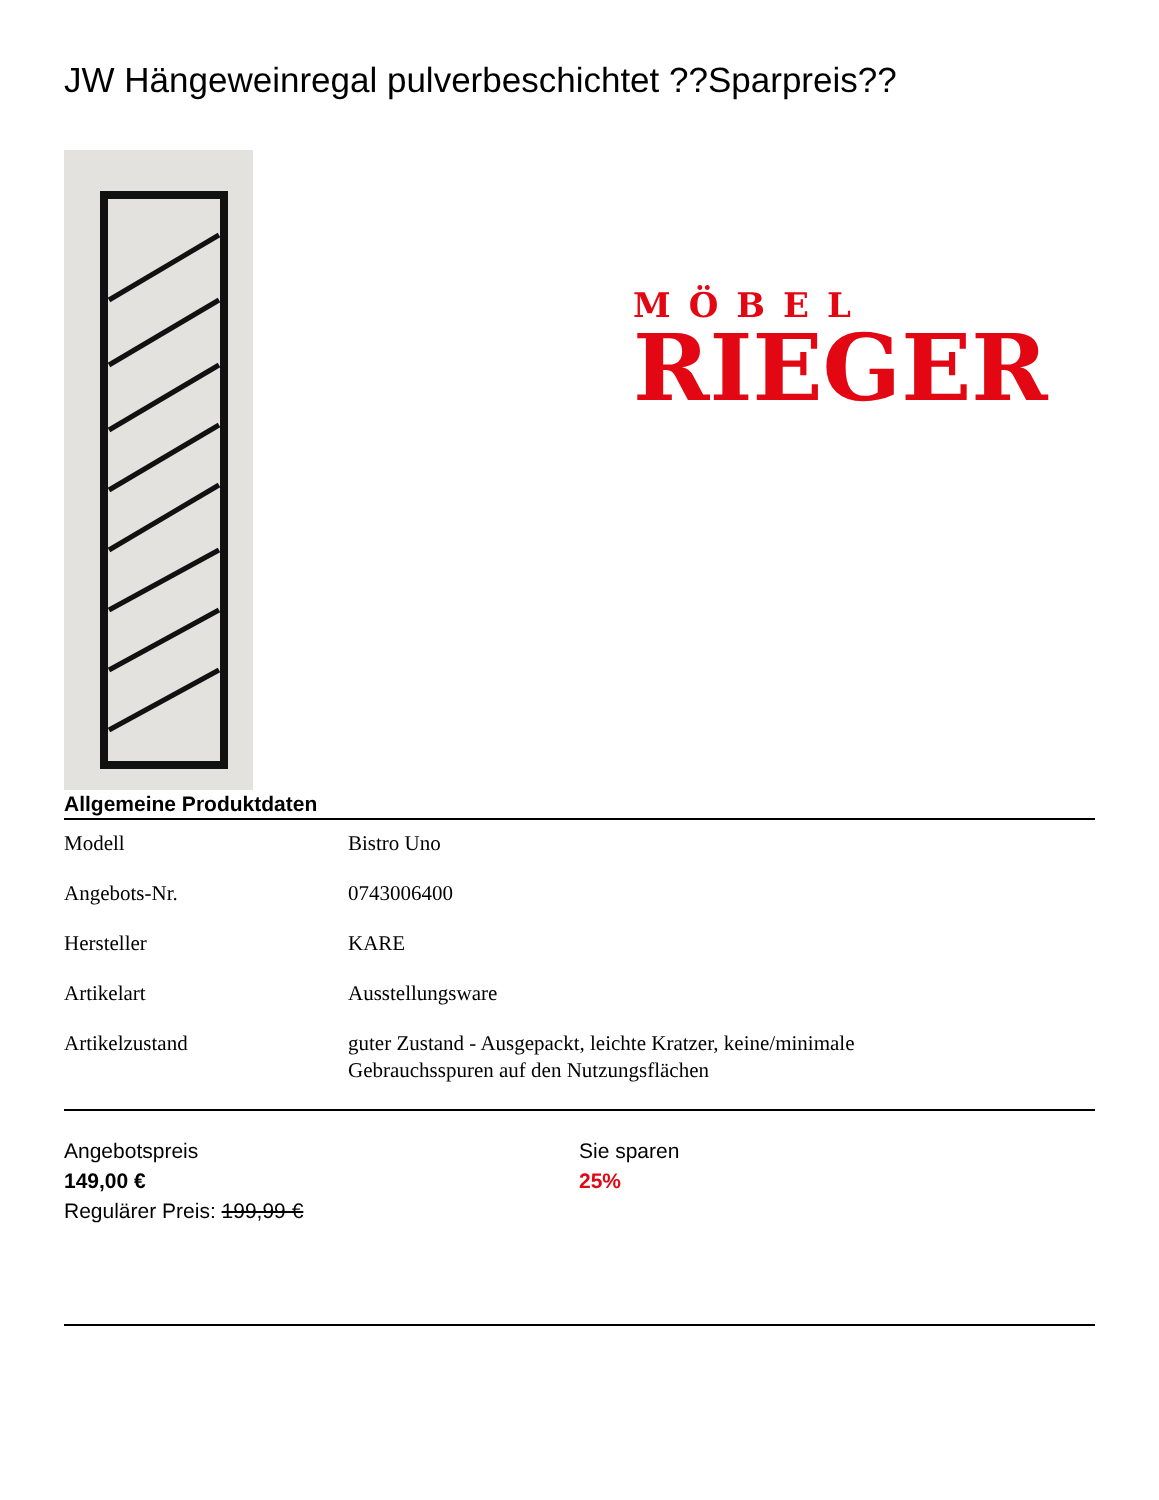JW Hängeweinregal pulverbeschichtet ??Sparpreis??
MÖBEL
RIEGER
Allgemeine Produktdaten
| Modell | Bistro Uno |
| Angebots-Nr. | 0743006400 |
| Hersteller | KARE |
| Artikelart | Ausstellungsware |
| Artikelzustand | guter Zustand - Ausgepackt, leichte Kratzer, keine/minimale Gebrauchsspuren auf den Nutzungsflächen |
Angebotspreis
149,00 €
Regulärer Preis: 199,99 €
Sie sparen
25%